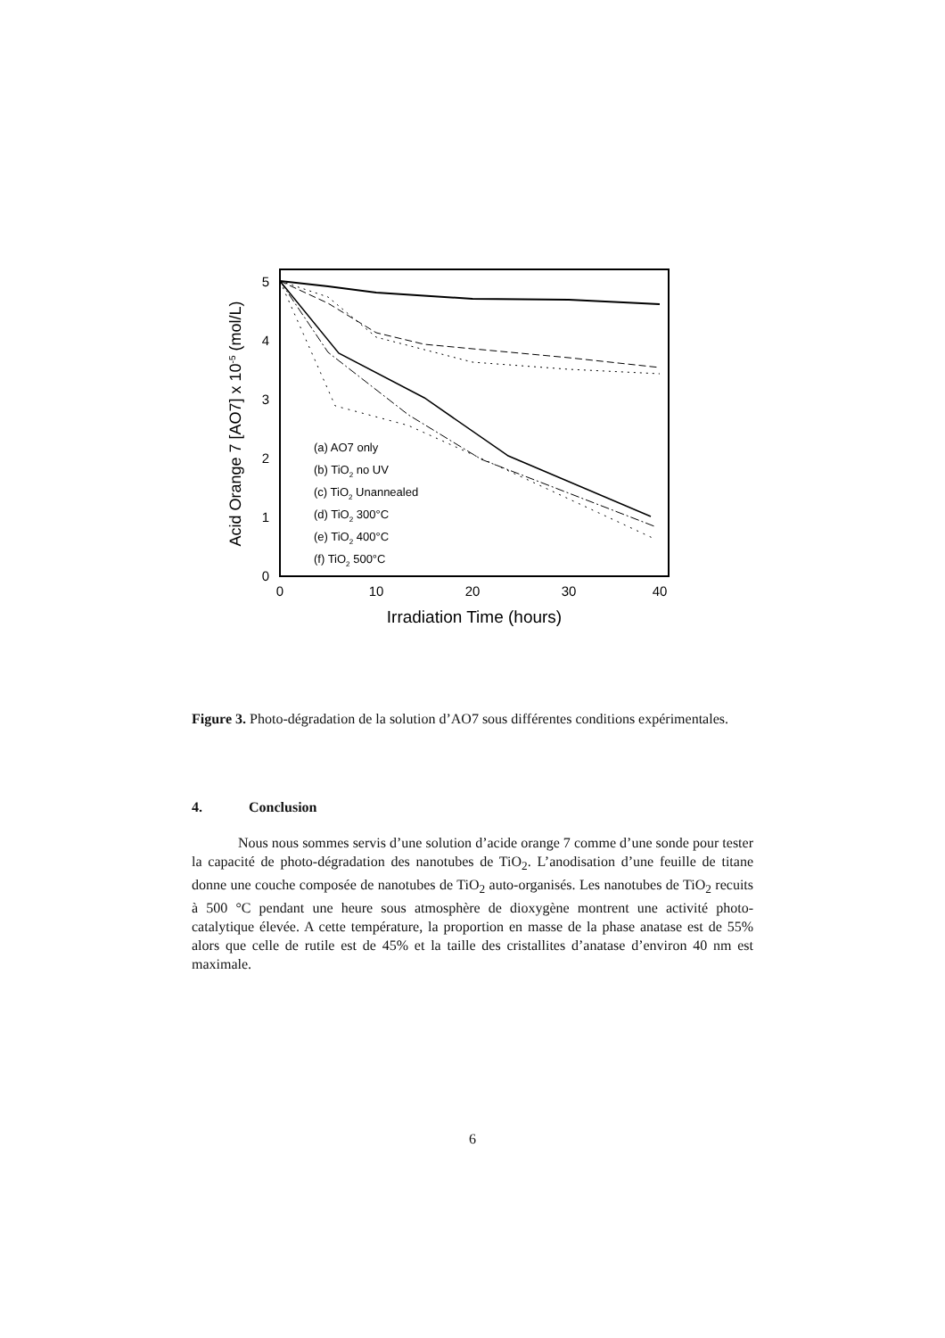0
1
2
3
4
5
0
10
20
30
40
Irradiation Time (hours)
Acid Orange 7 [AO7] x 10-5 (mol/L)
(a) AO7 only
(b) TiO2 no UV
(c) TiO2 Unannealed
(d) TiO2 300°C
(e) TiO2 400°C
(f) TiO2 500°C
Figure 3. Photo-dégradation de la solution d’AO7 sous différentes conditions expérimentales.
4. Conclusion
Nous nous sommes servis d’une solution d’acide orange 7 comme d’une sonde pour tester la capacité de photo-dégradation des nanotubes de TiO<sub>2</sub>. L’anodisation d’une feuille de titane donne une couche composée de nanotubes de TiO<sub>2</sub> auto-organisés. Les nanotubes de TiO<sub>2</sub> recuits à 500 °C pendant une heure sous atmosphère de dioxygène montrent une activité photo-catalytique élevée. A cette température, la proportion en masse de la phase anatase est de 55% alors que celle de rutile est de 45% et la taille des cristallites d’anatase d’environ 40 nm est maximale.
6